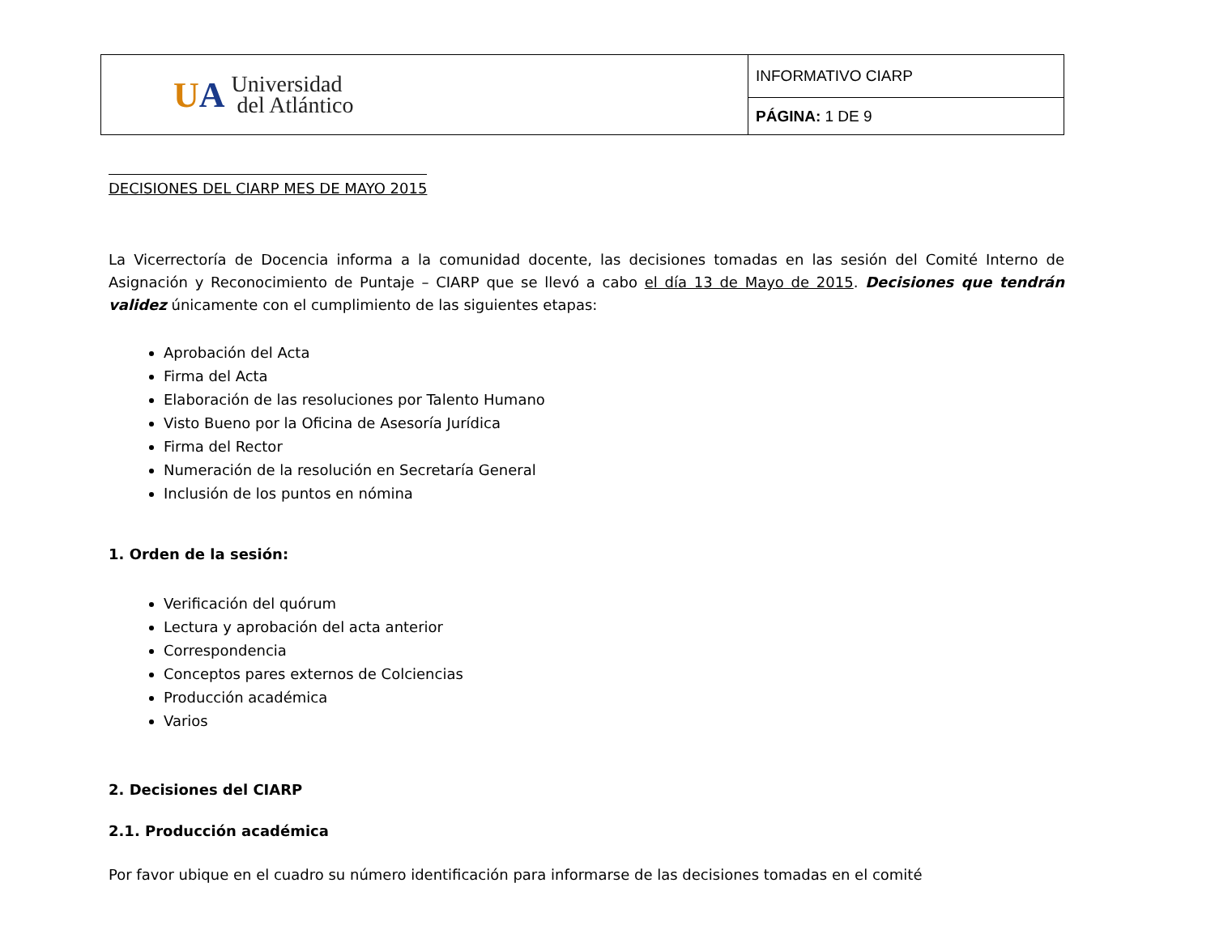| U A Universidad del Atlántico | INFORMATIVO CIARP |
| | PÁGINA: 1 DE 9 |
DECISIONES DEL CIARP MES DE MAYO 2015
La Vicerrectoría de Docencia informa a la comunidad docente, las decisiones tomadas en las sesión del Comité Interno de Asignación y Reconocimiento de Puntaje – CIARP que se llevó a cabo el día 13 de Mayo de 2015. Decisiones que tendrán validez únicamente con el cumplimiento de las siguientes etapas:
Aprobación del Acta
Firma del Acta
Elaboración de las resoluciones por Talento Humano
Visto Bueno por la Oficina de Asesoría Jurídica
Firma del Rector
Numeración de la resolución en Secretaría General
Inclusión de los puntos en nómina
1. Orden de la sesión:
Verificación del quórum
Lectura y aprobación del acta anterior
Correspondencia
Conceptos pares externos de Colciencias
Producción académica
Varios
2. Decisiones del CIARP
2.1. Producción académica
Por favor ubique en el cuadro su número identificación para informarse de las decisiones tomadas en el comité